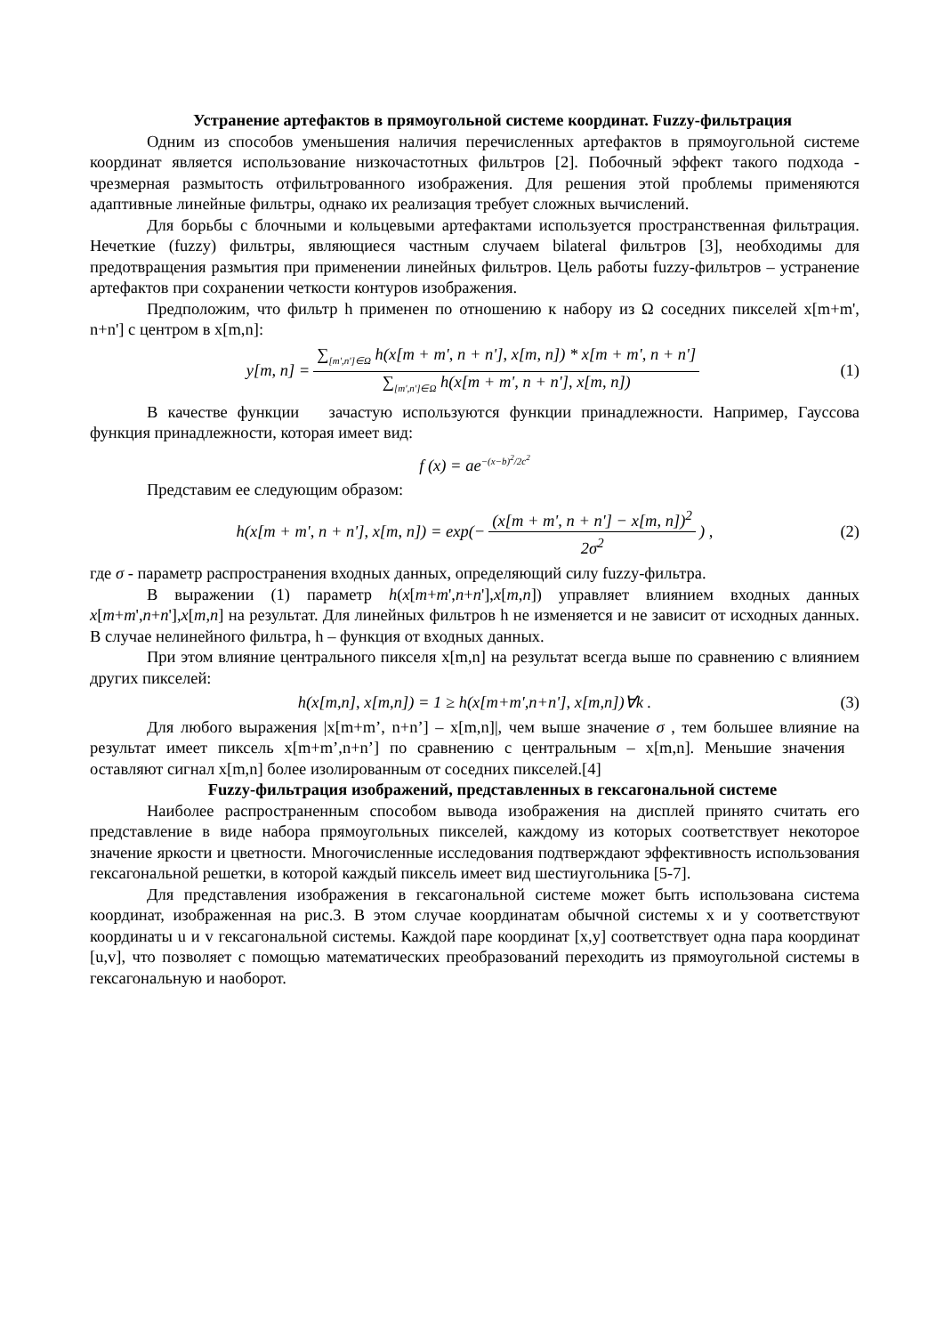Устранение артефактов в прямоугольной системе координат. Fuzzy-фильтрация
Одним из способов уменьшения наличия перечисленных артефактов в прямоугольной системе координат является использование низкочастотных фильтров [2]. Побочный эффект такого подхода - чрезмерная размытость отфильтрованного изображения. Для решения этой проблемы применяются адаптивные линейные фильтры, однако их реализация требует сложных вычислений.
Для борьбы с блочными и кольцевыми артефактами используется пространственная фильтрация. Нечеткие (fuzzy) фильтры, являющиеся частным случаем bilateral фильтров [3], необходимы для предотвращения размытия при применении линейных фильтров. Цель работы fuzzy-фильтров – устранение артефактов при сохранении четкости контуров изображения.
Предположим, что фильтр h применен по отношению к набору из Ω соседних пикселей x[m+m', n+n'] с центром в x[m,n]:
y[m, n] = ∑<sub>[m',n']∈Ω</sub> h(x[m + m', n + n'], x[m, n]) * x[m + m', n + n'] ∑<sub>[m',n']∈Ω</sub> h(x[m + m', n + n'], x[m, n]) (1)
В качестве функции зачастую используются функции принадлежности. Например, Гауссова функция принадлежности, которая имеет вид:
f (x) = ae<sup>−(x−b)<sup>2</sup>/2c<sup>2</sup></sup>
Представим ее следующим образом:
h(x[m + m', n + n'], x[m, n]) = exp(− (x[m + m', n + n'] − x[m, n])<sup>2</sup> 2σ<sup>2</sup>) , (2)
где σ - параметр распространения входных данных, определяющий силу fuzzy-фильтра.
В выражении (1) параметр h(x[m+m',n+n'],x[m,n]) управляет влиянием входных данных x[m+m',n+n'],x[m,n] на результат. Для линейных фильтров h не изменяется и не зависит от исходных данных. В случае нелинейного фильтра, h – функция от входных данных.
При этом влияние центрального пикселя x[m,n] на результат всегда выше по сравнению с влиянием других пикселей:
h(x[m,n], x[m,n]) = 1 ≥ h(x[m+m',n+n'], x[m,n])∀k . (3)
Для любого выражения |x[m+m’, n+n’] – x[m,n]|, чем выше значение σ , тем большее влияние на результат имеет пиксель x[m+m’,n+n’] по сравнению с центральным – x[m,n]. Меньшие значения оставляют сигнал x[m,n] более изолированным от соседних пикселей.[4]
Fuzzy-фильтрация изображений, представленных в гексагональной системе
Наиболее распространенным способом вывода изображения на дисплей принято считать его представление в виде набора прямоугольных пикселей, каждому из которых соответствует некоторое значение яркости и цветности. Многочисленные исследования подтверждают эффективность использования гексагональной решетки, в которой каждый пиксель имеет вид шестиугольника [5-7].
Для представления изображения в гексагональной системе может быть использована система координат, изображенная на рис.3. В этом случае координатам обычной системы x и y соответствуют координаты u и v гексагональной системы. Каждой паре координат [x,y] соответствует одна пара координат [u,v], что позволяет с помощью математических преобразований переходить из прямоугольной системы в гексагональную и наоборот.